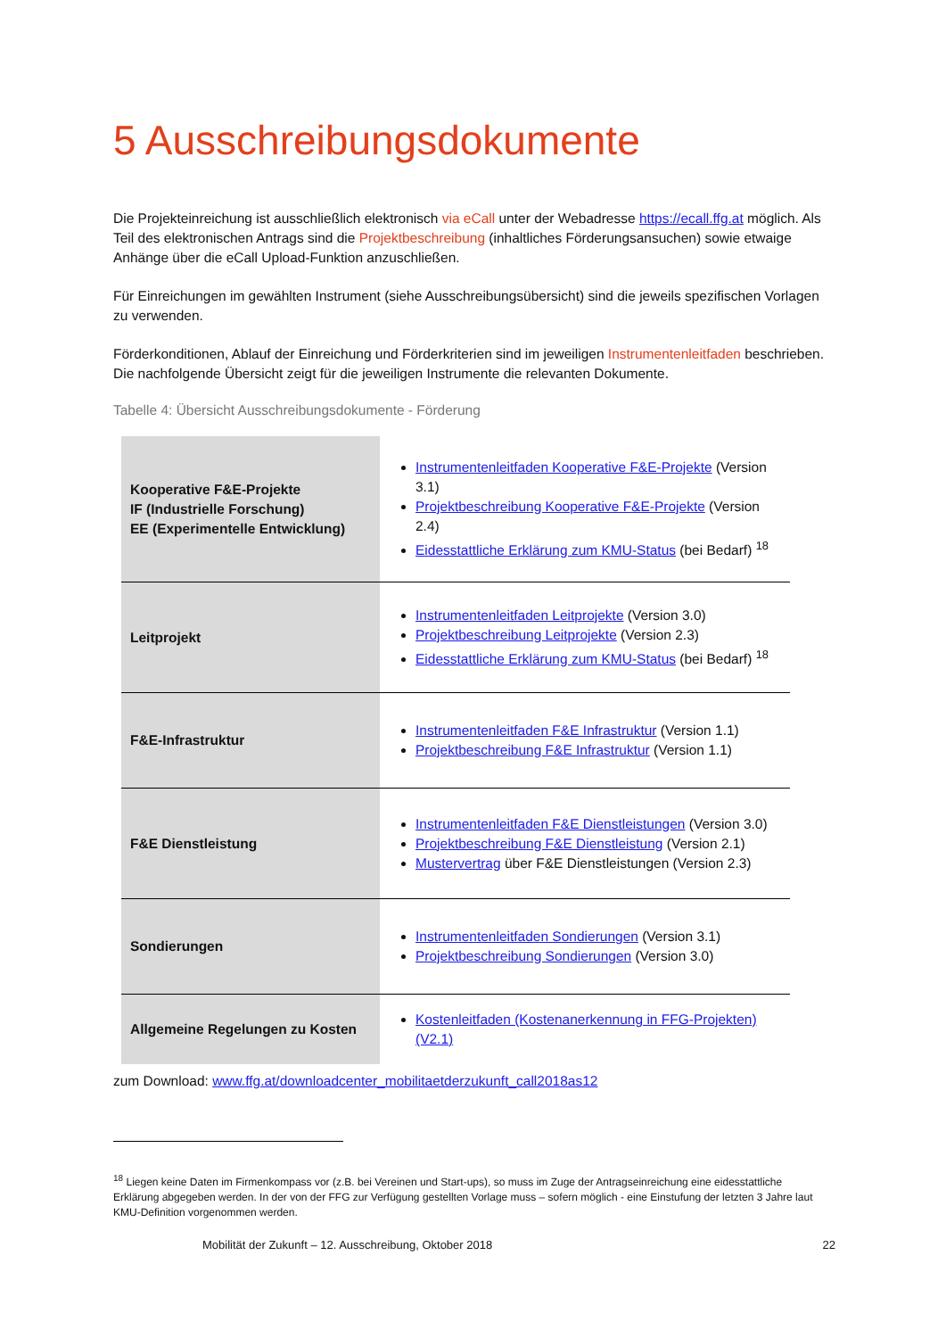5 Ausschreibungsdokumente
Die Projekteinreichung ist ausschließlich elektronisch via eCall unter der Webadresse https://ecall.ffg.at möglich. Als Teil des elektronischen Antrags sind die Projektbeschreibung (inhaltliches Förderungsansuchen) sowie etwaige Anhänge über die eCall Upload-Funktion anzuschließen.
Für Einreichungen im gewählten Instrument (siehe Ausschreibungsübersicht) sind die jeweils spezifischen Vorlagen zu verwenden.
Förderkonditionen, Ablauf der Einreichung und Förderkriterien sind im jeweiligen Instrumentenleitfaden beschrieben. Die nachfolgende Übersicht zeigt für die jeweiligen Instrumente die relevanten Dokumente.
Tabelle 4: Übersicht Ausschreibungsdokumente - Förderung
| Kooperative F&E-Projekte IF (Industrielle Forschung) EE (Experimentelle Entwicklung) | Instrumentenleitfaden Kooperative F&E-Projekte (Version 3.1) Projektbeschreibung Kooperative F&E-Projekte (Version 2.4) Eidesstattliche Erklärung zum KMU-Status (bei Bedarf) <sup>18</sup> |
| Leitprojekt | Instrumentenleitfaden Leitprojekte (Version 3.0) Projektbeschreibung Leitprojekte (Version 2.3) Eidesstattliche Erklärung zum KMU-Status (bei Bedarf) <sup>18</sup> |
| F&E-Infrastruktur | Instrumentenleitfaden F&E Infrastruktur (Version 1.1) Projektbeschreibung F&E Infrastruktur (Version 1.1) |
| F&E Dienstleistung | Instrumentenleitfaden F&E Dienstleistungen (Version 3.0) Projektbeschreibung F&E Dienstleistung (Version 2.1) Mustervertrag über F&E Dienstleistungen (Version 2.3) |
| Sondierungen | Instrumentenleitfaden Sondierungen (Version 3.1) Projektbeschreibung Sondierungen (Version 3.0) |
| Allgemeine Regelungen zu Kosten | Kostenleitfaden (Kostenanerkennung in FFG-Projekten) (V2.1) |
zum Download: www.ffg.at/downloadcenter_mobilitaetderzukunft_call2018as12
<sup>18</sup> Liegen keine Daten im Firmenkompass vor (z.B. bei Vereinen und Start-ups), so muss im Zuge der Antragseinreichung eine eidesstattliche Erklärung abgegeben werden. In der von der FFG zur Verfügung gestellten Vorlage muss – sofern möglich - eine Einstufung der letzten 3 Jahre laut KMU-Definition vorgenommen werden.
Mobilität der Zukunft – 12. Ausschreibung, Oktober 2018 22